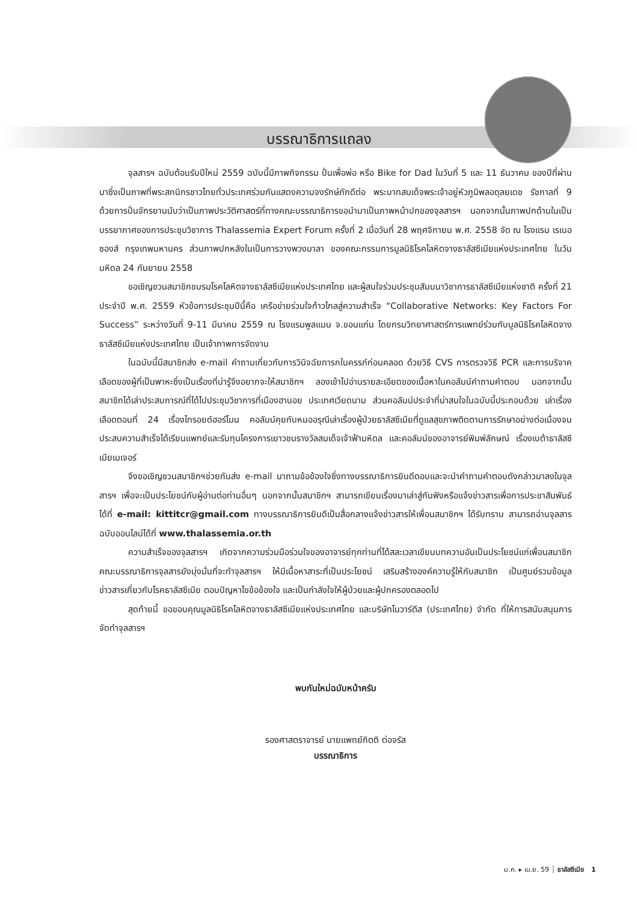บรรณาธิการแถลง
จุลสารฯ ฉบับต้อนรับปีใหม่ 2559 ฉบับนี้มีภาพกิจกรรม ปั่นเพื่อพ่อ หรือ Bike for Dad ในวันที่ 5 และ 11 ธันวาคม ของปีที่ผ่านมาซึ่งเป็นภาพที่พระสกนิกรชาวไทยทั่วประเทศร่วมกันแสดงความจงรักษ์ภักดีต่อ พระบาทสมเด็จพระเจ้าอยู่หัวภูมิพลอดุลยเดช รัชกาลที่ 9 ด้วยการปั่นจักรยานนับว่าเป็นภาพประวัติศาสตร์ที่ทางคณะบรรณาธิการขอนำมาเป็นภาพหน้าปกของจุลสารฯ นอกจากนั้นภาพปกด้านในเป็นบรรยากาศของการประชุมวิชาการ Thalassemia Expert Forum ครั้งที่ 2 เมื่อวันที่ 28 พฤศจิกายน พ.ศ. 2558 จัด ณ โรงแรม เรเนอซองส์ กรุงเทพมหานคร ส่วนภาพปกหลังในเป็นการวางพวงมาลา ของคณะกรรมการมูลนิธิโรคโลหิตจางธาลัสซีเมียแห่งประเทศไทย ในวันมหิดล 24 กันยายน 2558
ขอเชิญชวนสมาชิกชมรมโรคโลหิตจางธาลัสซีเมียแห่งประเทศไทย และผู้สนใจร่วมประชุมสัมมนาวิชาการธาลัสซีเมียแห่งชาติ ครั้งที่ 21 ประจำปี พ.ศ. 2559 หัวข้อการประชุมปีนี้คือ เครือข่ายร่วมใจก้าวไกลสู่ความสำเร็จ “Collaborative Networks: Key Factors For Success” ระหว่างวันที่ 9-11 มีนาคม 2559 ณ โรงแรมพูลแมน จ.ขอนแก่น โดยกรมวิทยาศาสตร์การแพทย์ร่วมกับมูลนิธิโรคโลหิตจางธาลัสซีเมียแห่งประเทศไทย เป็นเจ้าภาพการจัดงาน
ในฉบับนี้มีสมาชิกส่ง e-mail คำถามเกี่ยวกับการวินิจฉัยทารกในครรภ์ก่อนคลอด ด้วยวิธี CVS การตรวจวิธี PCR และการบริจาคเลือดของผู้ที่เป็นพาหะซึ่งเป็นเรื่องที่น่ารู้จึงอยากจะให้สมาชิกฯ ลองเข้าไปอ่านรายละเอียดของเนื้อหาในคอลัมน์คำถามคำตอบ นอกจากนั้นสมาชิกได้เล่าประสบการณ์ที่ได้ไปประชุมวิชาการที่เมืองฮานอย ประเทศเวียดนาม ส่วนคอลัมน์ประจำที่น่าสนใจในฉบับนี้ประกอบด้วย เล่าเรื่องเลือดตอนที่ 24 เรื่องไทรอยด์ฮอร์โมน คอลัมน์คุยกับหมออรุณีเล่าเรื่องผู้ป่วยธาลัสซีเมียที่ดูแลสุขภาพติดตามการรักษาอย่างต่อเนื่องจนประสบความสำเร็จได้เรียนแพทย์และรับทุนโครงการเยาวชนรางวัลสมเด็จเจ้าฟ้ามหิดล และคอลัมน์ของอาจารย์พิมพ์ลักษณ์ เรื่องเบต้าธาลัสซีเมียเมเจอร์
จึงขอเชิญชวนสมาชิกฯช่วยกันส่ง e-mail มาถามข้อข้องใจซึ่งทางบรรณาธิการยินดีตอบและจะนำคำถามคำตอบดังกล่าวมาลงในจุลสารฯ เพื่อจะเป็นประโยชน์กับผู้อ่านต่อท่านอื่นๆ นอกจากนั้นสมาชิกฯ สามารถเขียนเรื่องมาเล่าสู่กันฟังหรือแจ้งข่าวสารเพื่อการประชาสัมพันธ์ได้ที่ e-mail: kittitcr@gmail.com ทางบรรณาธิการยินดีเป็นสื่อกลางแจ้งข่าวสารให้เพื่อนสมาชิกฯ ได้รับทราบ สามารถอ่านจุลสารฉบับออนไลน์ได้ที่ www.thalassemia.or.th
ความสำเร็จของจุลสารฯ เกิดจากความร่วมมือร่วมใจของอาจารย์ทุกท่านที่ได้สละเวลาเขียนบทความอันเป็นประโยชน์แก่เพื่อนสมาชิกคณะบรรณาธิการจุลสารยังมุ่งมั่นที่จะทำจุลสารฯ ให้มีเนื้อหาสาระที่เป็นประโยชน์ เสริมสร้างองค์ความรู้ให้กับสมาชิก เป็นศูนย์รวมข้อมูลข่าวสารเกี่ยวกับโรคธาลัสซีเมีย ตอบปัญหาไขข้อข้องใจ และเป็นกำลังใจให้ผู้ป่วยและผู้ปกครองตลอดไป
สุดท้ายนี้ ขอขอบคุณมูลนิธิโรคโลหิตจางธาลัสซีเมียแห่งประเทศไทย และบริษัทโนวาร์ตีส (ประเทศไทย) จำกัด ที่ให้การสนับสนุนการจัดทำจุลสารฯ
พบกันใหม่ฉบับหน้าครับ
รองศาสตราจารย์ นายแพทย์กิตติ ต่อจรัส
บรรณาธิการ
ม.ค. ▸ เม.ย. 59 ┆ ธาลัสซีเมีย 1